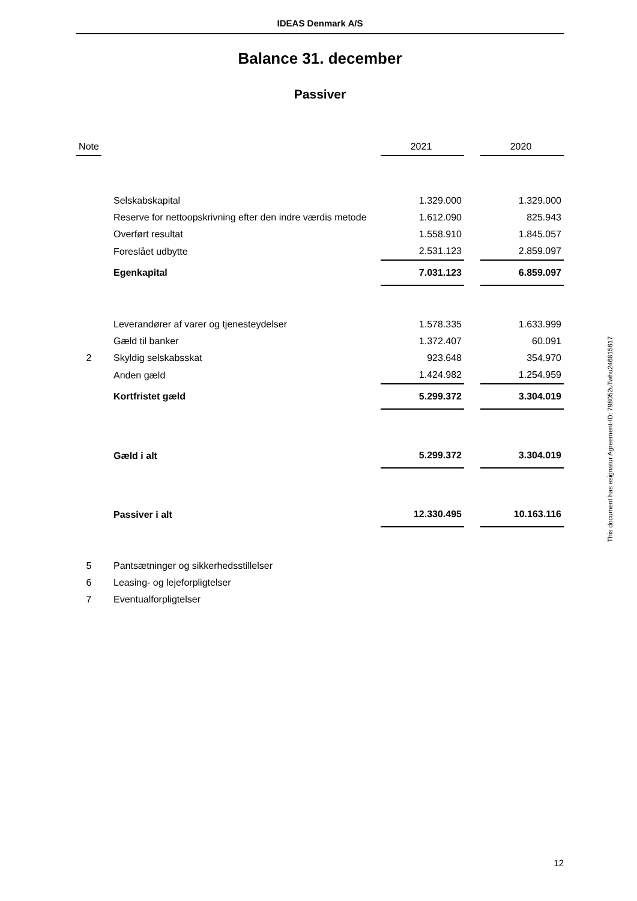IDEAS Denmark A/S
Balance 31. december
Passiver
| Note | | | 2021 | | 2020 |
| --- | --- | --- | --- | --- | --- |
| | | Selskabskapital | 1.329.000 | | 1.329.000 |
| | | Reserve for nettoopskrivning efter den indre værdis metode | 1.612.090 | | 825.943 |
| | | Overført resultat | 1.558.910 | | 1.845.057 |
| | | Foreslået udbytte | 2.531.123 | | 2.859.097 |
| | | Egenkapital | 7.031.123 | | 6.859.097 |
| | | Leverandører af varer og tjenesteydelser | 1.578.335 | | 1.633.999 |
| | | Gæld til banker | 1.372.407 | | 60.091 |
| 2 | | Skyldig selskabsskat | 923.648 | | 354.970 |
| | | Anden gæld | 1.424.982 | | 1.254.959 |
| | | Kortfristet gæld | 5.299.372 | | 3.304.019 |
| | | Gæld i alt | 5.299.372 | | 3.304.019 |
| | | Passiver i alt | 12.330.495 | | 10.163.116 |
| 5 | | Pantsætninger og sikkerhedsstillelser | | | |
| 6 | | Leasing- og lejeforpligtelser | | | |
| 7 | | Eventualforpligtelser | | | |
This document has esignatur Agreement-ID: 798052uTwhu246815617
12